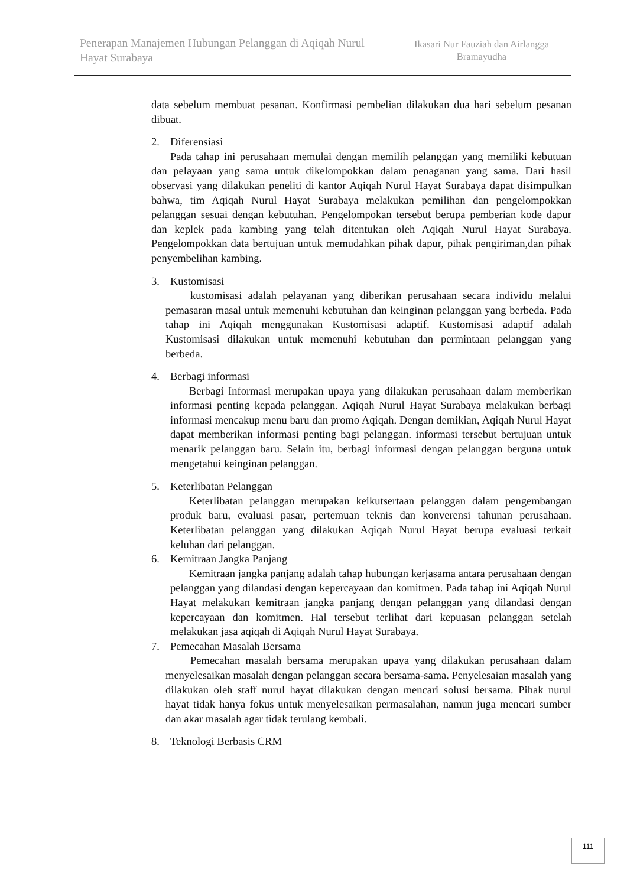Penerapan Manajemen Hubungan Pelanggan di Aqiqah Nurul Hayat Surabaya
Ikasari Nur Fauziah dan Airlangga Bramayudha
data sebelum membuat pesanan. Konfirmasi pembelian dilakukan dua hari sebelum pesanan dibuat.
2. Diferensiasi
Pada tahap ini perusahaan memulai dengan memilih pelanggan yang memiliki kebutuan dan pelayaan yang sama untuk dikelompokkan dalam penaganan yang sama. Dari hasil observasi yang dilakukan peneliti di kantor Aqiqah Nurul Hayat Surabaya dapat disimpulkan bahwa, tim Aqiqah Nurul Hayat Surabaya melakukan pemilihan dan pengelompokkan pelanggan sesuai dengan kebutuhan. Pengelompokan tersebut berupa pemberian kode dapur dan keplek pada kambing yang telah ditentukan oleh Aqiqah Nurul Hayat Surabaya. Pengelompokkan data bertujuan untuk memudahkan pihak dapur, pihak pengiriman,dan pihak penyembelihan kambing.
3. Kustomisasi
kustomisasi adalah pelayanan yang diberikan perusahaan secara individu melalui pemasaran masal untuk memenuhi kebutuhan dan keinginan pelanggan yang berbeda. Pada tahap ini Aqiqah menggunakan Kustomisasi adaptif. Kustomisasi adaptif adalah Kustomisasi dilakukan untuk memenuhi kebutuhan dan permintaan pelanggan yang berbeda.
4. Berbagi informasi
Berbagi Informasi merupakan upaya yang dilakukan perusahaan dalam memberikan informasi penting kepada pelanggan. Aqiqah Nurul Hayat Surabaya melakukan berbagi informasi mencakup menu baru dan promo Aqiqah. Dengan demikian, Aqiqah Nurul Hayat dapat memberikan informasi penting bagi pelanggan. informasi tersebut bertujuan untuk menarik pelanggan baru. Selain itu, berbagi informasi dengan pelanggan berguna untuk mengetahui keinginan pelanggan.
5. Keterlibatan Pelanggan
Keterlibatan pelanggan merupakan keikutsertaan pelanggan dalam pengembangan produk baru, evaluasi pasar, pertemuan teknis dan konverensi tahunan perusahaan. Keterlibatan pelanggan yang dilakukan Aqiqah Nurul Hayat berupa evaluasi terkait keluhan dari pelanggan.
6. Kemitraan Jangka Panjang
Kemitraan jangka panjang adalah tahap hubungan kerjasama antara perusahaan dengan pelanggan yang dilandasi dengan kepercayaan dan komitmen. Pada tahap ini Aqiqah Nurul Hayat melakukan kemitraan jangka panjang dengan pelanggan yang dilandasi dengan kepercayaan dan komitmen. Hal tersebut terlihat dari kepuasan pelanggan setelah melakukan jasa aqiqah di Aqiqah Nurul Hayat Surabaya.
7. Pemecahan Masalah Bersama
Pemecahan masalah bersama merupakan upaya yang dilakukan perusahaan dalam menyelesaikan masalah dengan pelanggan secara bersama-sama. Penyelesaian masalah yang dilakukan oleh staff nurul hayat dilakukan dengan mencari solusi bersama. Pihak nurul hayat tidak hanya fokus untuk menyelesaikan permasalahan, namun juga mencari sumber dan akar masalah agar tidak terulang kembali.
8. Teknologi Berbasis CRM
111